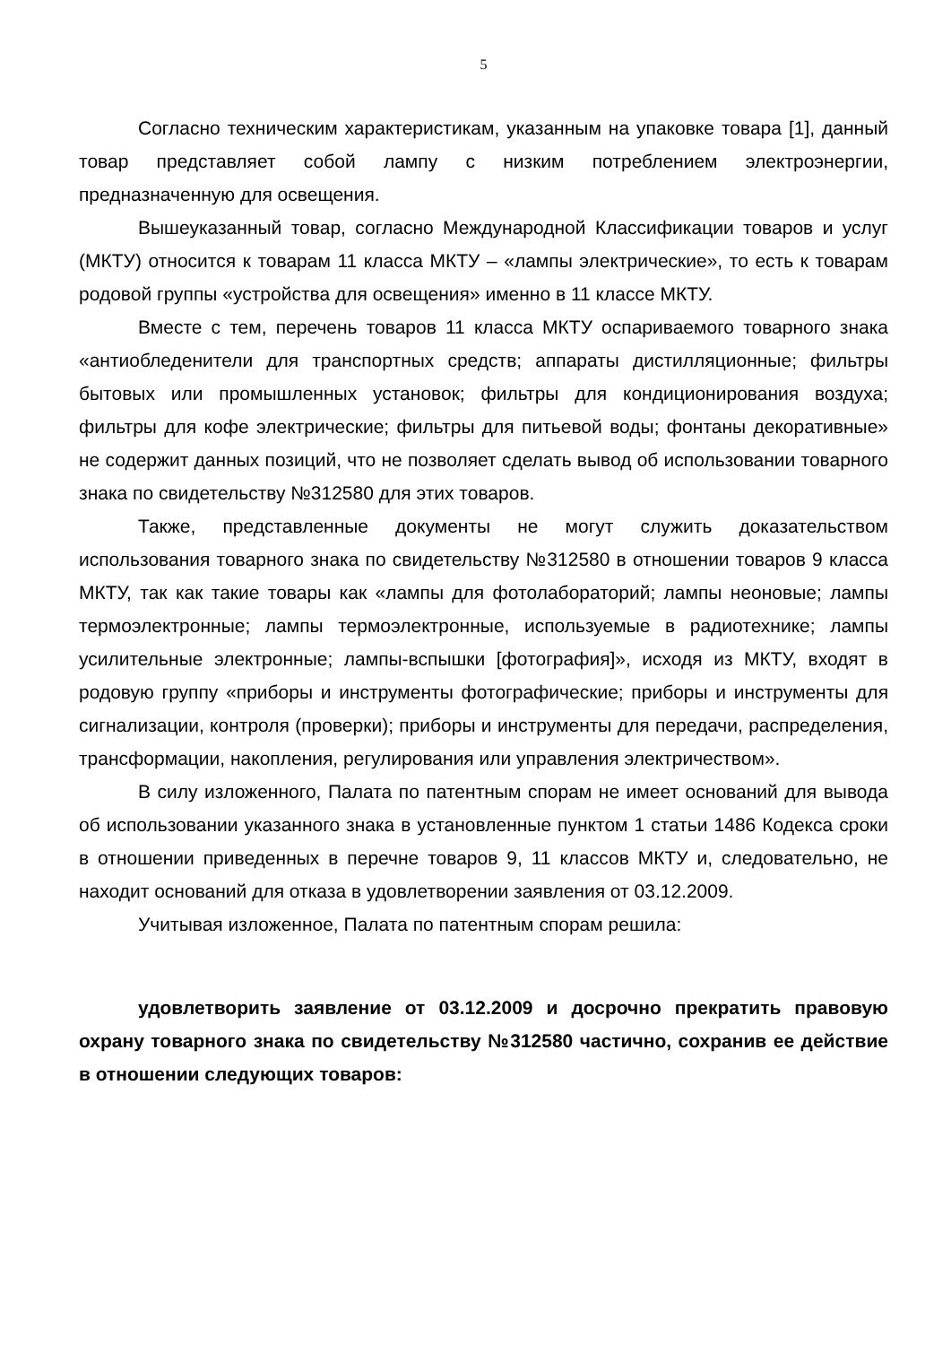5
Согласно техническим характеристикам, указанным на упаковке товара [1], данный товар представляет собой лампу с низким потреблением электроэнергии, предназначенную для освещения.
Вышеуказанный товар, согласно Международной Классификации товаров и услуг (МКТУ) относится к товарам 11 класса МКТУ – «лампы электрические», то есть к товарам родовой группы «устройства для освещения» именно в 11 классе МКТУ.
Вместе с тем, перечень товаров 11 класса МКТУ оспариваемого товарного знака «антиобледенители для транспортных средств; аппараты дистилляционные; фильтры бытовых или промышленных установок; фильтры для кондиционирования воздуха; фильтры для кофе электрические; фильтры для питьевой воды; фонтаны декоративные» не содержит данных позиций, что не позволяет сделать вывод об использовании товарного знака по свидетельству №312580 для этих товаров.
Также, представленные документы не могут служить доказательством использования товарного знака по свидетельству №312580 в отношении товаров 9 класса МКТУ, так как такие товары как «лампы для фотолабораторий; лампы неоновые; лампы термоэлектронные; лампы термоэлектронные, используемые в радиотехнике; лампы усилительные электронные; лампы-вспышки [фотография]», исходя из МКТУ, входят в родовую группу «приборы и инструменты фотографические; приборы и инструменты для сигнализации, контроля (проверки); приборы и инструменты для передачи, распределения, трансформации, накопления, регулирования или управления электричеством».
В силу изложенного, Палата по патентным спорам не имеет оснований для вывода об использовании указанного знака в установленные пунктом 1 статьи 1486 Кодекса сроки в отношении приведенных в перечне товаров 9, 11 классов МКТУ и, следовательно, не находит оснований для отказа в удовлетворении заявления от 03.12.2009.
Учитывая изложенное, Палата по патентным спорам решила:
удовлетворить заявление от 03.12.2009 и досрочно прекратить правовую охрану товарного знака по свидетельству №312580 частично, сохранив ее действие в отношении следующих товаров: